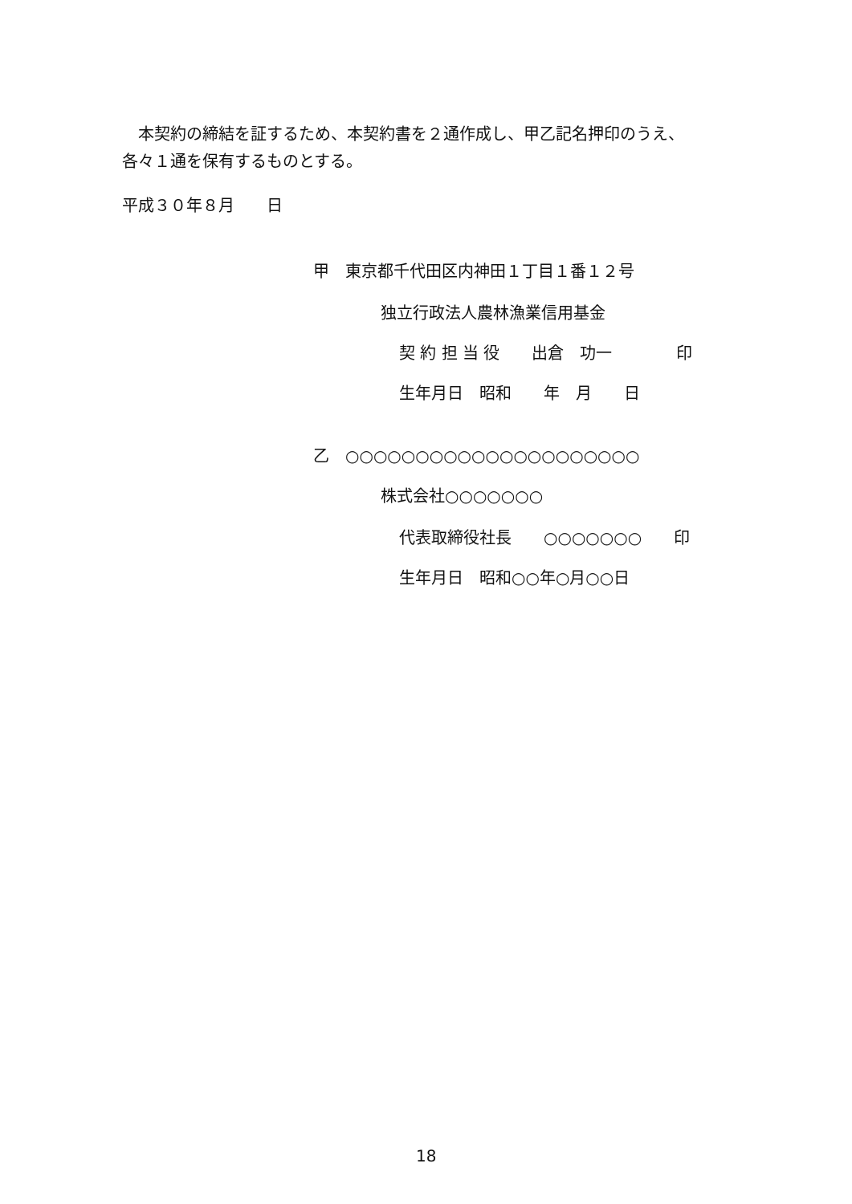本契約の締結を証するため、本契約書を２通作成し、甲乙記名押印のうえ、
各々１通を保有するものとする。
平成３０年８月　　日
甲　東京都千代田区内神田１丁目１番１２号
独立行政法人農林漁業信用基金
契 約 担 当 役　　出倉　功一　　　　印
生年月日　昭和　　年　月　　日
乙　○○○○○○○○○○○○○○○○○○○○○
株式会社○○○○○○○
代表取締役社長　　○○○○○○○　　印
生年月日　昭和○○年○月○○日
18